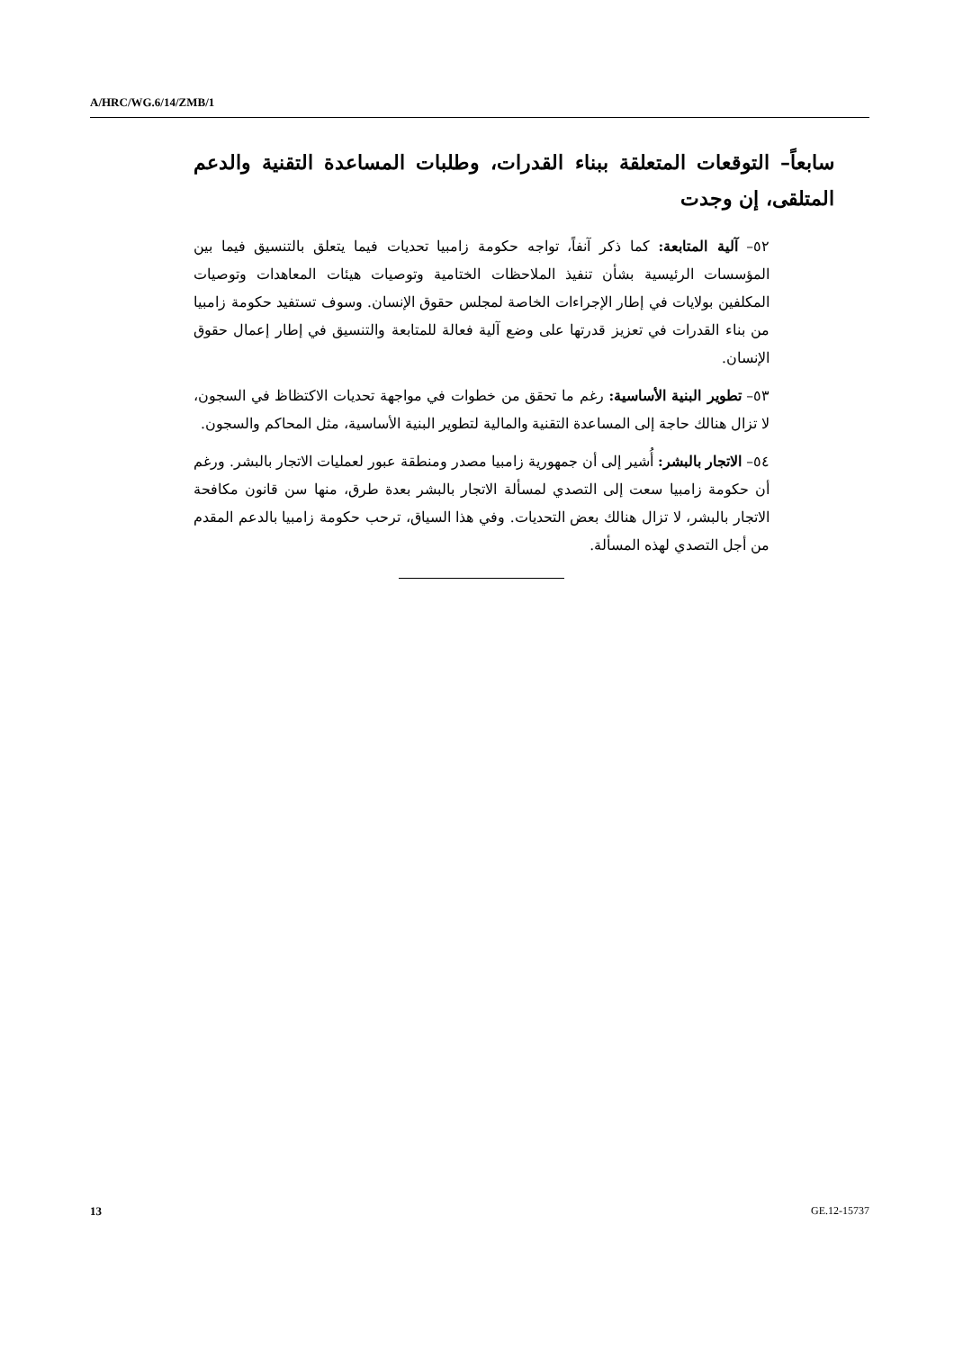A/HRC/WG.6/14/ZMB/1
سابعاً– التوقعات المتعلقة ببناء القدرات، وطلبات المساعدة التقنية والدعم المتلقى، إن وجدت
٥٢– آلية المتابعة: كما ذكر آنفاً، تواجه حكومة زامبيا تحديات فيما يتعلق بالتنسيق فيما بين المؤسسات الرئيسية بشأن تنفيذ الملاحظات الختامية وتوصيات هيئات المعاهدات وتوصيات المكلفين بولايات في إطار الإجراءات الخاصة لمجلس حقوق الإنسان. وسوف تستفيد حكومة زامبيا من بناء القدرات في تعزيز قدرتها على وضع آلية فعالة للمتابعة والتنسيق في إطار إعمال حقوق الإنسان.
٥٣– تطوير البنية الأساسية: رغم ما تحقق من خطوات في مواجهة تحديات الاكتظاظ في السجون، لا تزال هنالك حاجة إلى المساعدة التقنية والمالية لتطوير البنية الأساسية، مثل المحاكم والسجون.
٥٤– الاتجار بالبشر: أُشير إلى أن جمهورية زامبيا مصدر ومنطقة عبور لعمليات الاتجار بالبشر. ورغم أن حكومة زامبيا سعت إلى التصدي لمسألة الاتجار بالبشر بعدة طرق، منها سن قانون مكافحة الاتجار بالبشر، لا تزال هنالك بعض التحديات. وفي هذا السياق، ترحب حكومة زامبيا بالدعم المقدم من أجل التصدي لهذه المسألة.
13 GE.12-15737